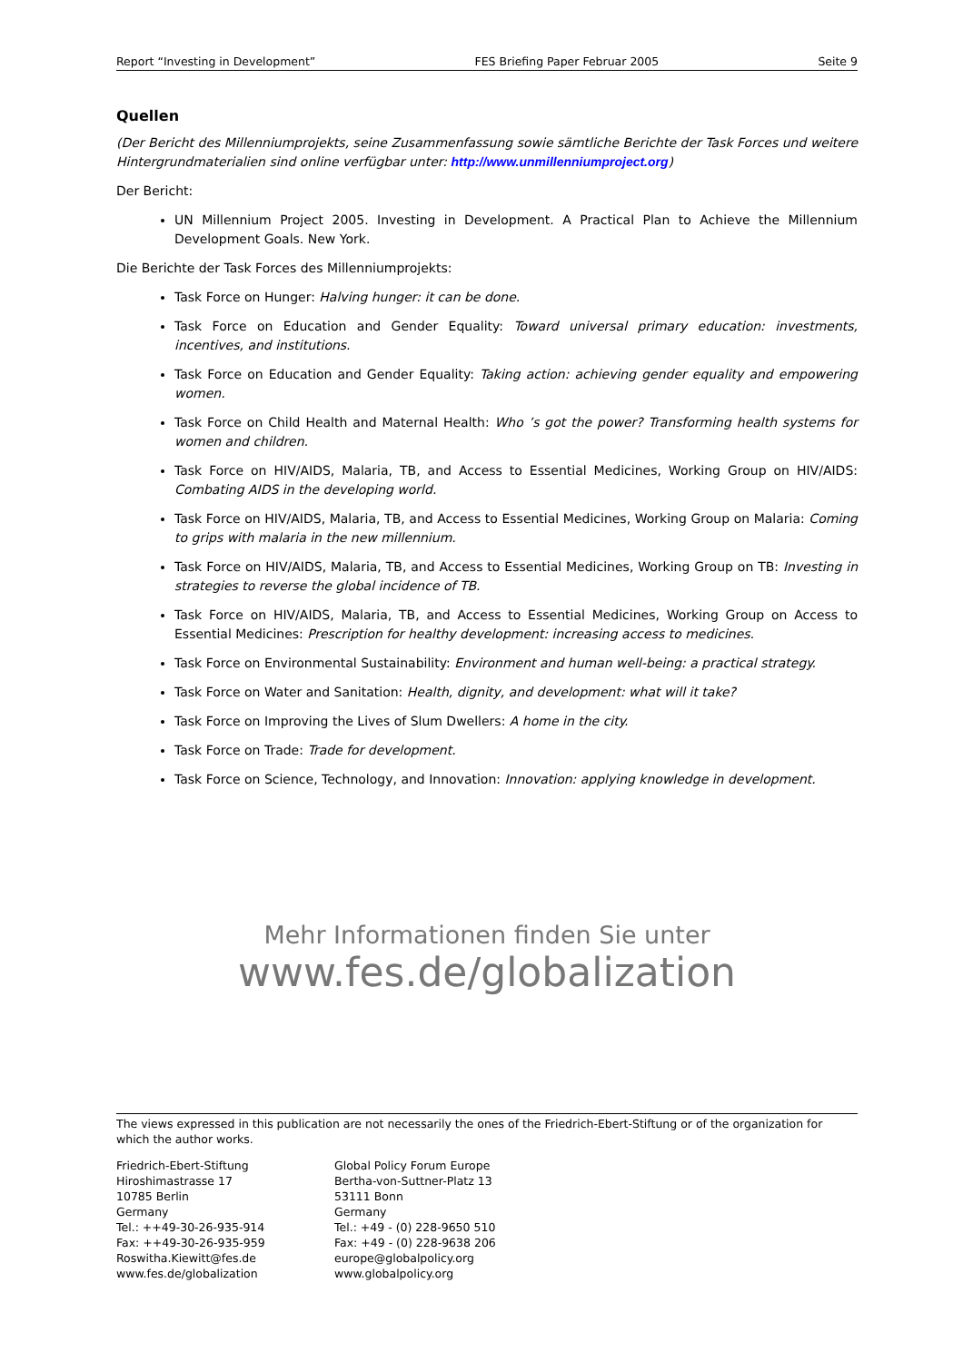Report “Investing in Development” FES Briefing Paper Februar 2005 Seite 9
Quellen
(Der Bericht des Millenniumprojekts, seine Zusammenfassung sowie sämtliche Berichte der Task Forces und weitere Hintergrundmaterialien sind online verfügbar unter: http://www.unmillenniumproject.org)
Der Bericht:
UN Millennium Project 2005. Investing in Development. A Practical Plan to Achieve the Millennium Development Goals. New York.
Die Berichte der Task Forces des Millenniumprojekts:
Task Force on Hunger: Halving hunger: it can be done.
Task Force on Education and Gender Equality: Toward universal primary education: investments, incentives, and institutions.
Task Force on Education and Gender Equality: Taking action: achieving gender equality and empowering women.
Task Force on Child Health and Maternal Health: Who ’s got the power? Transforming health systems for women and children.
Task Force on HIV/AIDS, Malaria, TB, and Access to Essential Medicines, Working Group on HIV/AIDS: Combating AIDS in the developing world.
Task Force on HIV/AIDS, Malaria, TB, and Access to Essential Medicines, Working Group on Malaria: Coming to grips with malaria in the new millennium.
Task Force on HIV/AIDS, Malaria, TB, and Access to Essential Medicines, Working Group on TB: Investing in strategies to reverse the global incidence of TB.
Task Force on HIV/AIDS, Malaria, TB, and Access to Essential Medicines, Working Group on Access to Essential Medicines: Prescription for healthy development: increasing access to medicines.
Task Force on Environmental Sustainability: Environment and human well-being: a practical strategy.
Task Force on Water and Sanitation: Health, dignity, and development: what will it take?
Task Force on Improving the Lives of Slum Dwellers: A home in the city.
Task Force on Trade: Trade for development.
Task Force on Science, Technology, and Innovation: Innovation: applying knowledge in development.
Mehr Informationen finden Sie unter
www.fes.de/globalization
The views expressed in this publication are not necessarily the ones of the Friedrich-Ebert-Stiftung or of the organization for which the author works.
Friedrich-Ebert-Stiftung
Hiroshimastrasse 17
10785 Berlin
Germany
Tel.: ++49-30-26-935-914
Fax: ++49-30-26-935-959
Roswitha.Kiewitt@fes.de
www.fes.de/globalization
Global Policy Forum Europe
Bertha-von-Suttner-Platz 13
53111 Bonn
Germany
Tel.: +49 - (0) 228-9650 510
Fax: +49 - (0) 228-9638 206
europe@globalpolicy.org
www.globalpolicy.org